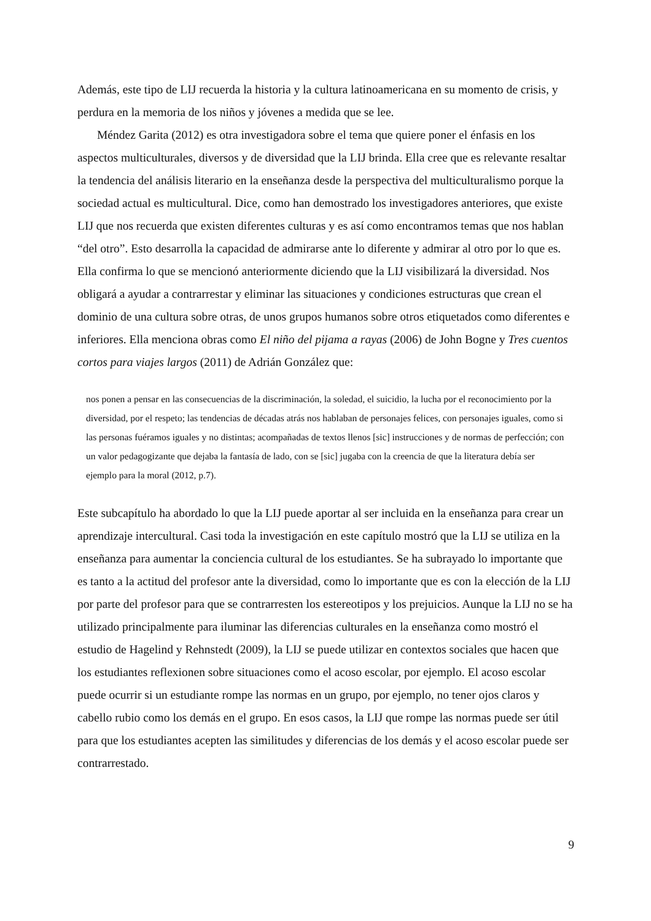Además, este tipo de LIJ recuerda la historia y la cultura latinoamericana en su momento de crisis, y perdura en la memoria de los niños y jóvenes a medida que se lee.
Méndez Garita (2012) es otra investigadora sobre el tema que quiere poner el énfasis en los aspectos multiculturales, diversos y de diversidad que la LIJ brinda. Ella cree que es relevante resaltar la tendencia del análisis literario en la enseñanza desde la perspectiva del multiculturalismo porque la sociedad actual es multicultural. Dice, como han demostrado los investigadores anteriores, que existe LIJ que nos recuerda que existen diferentes culturas y es así como encontramos temas que nos hablan “del otro”. Esto desarrolla la capacidad de admirarse ante lo diferente y admirar al otro por lo que es. Ella confirma lo que se mencionó anteriormente diciendo que la LIJ visibilizará la diversidad. Nos obligará a ayudar a contrarrestar y eliminar las situaciones y condiciones estructuras que crean el dominio de una cultura sobre otras, de unos grupos humanos sobre otros etiquetados como diferentes e inferiores. Ella menciona obras como El niño del pijama a rayas (2006) de John Bogne y Tres cuentos cortos para viajes largos (2011) de Adrián González que:
nos ponen a pensar en las consecuencias de la discriminación, la soledad, el suicidio, la lucha por el reconocimiento por la diversidad, por el respeto; las tendencias de décadas atrás nos hablaban de personajes felices, con personajes iguales, como si las personas fuéramos iguales y no distintas; acompañadas de textos llenos [sic] instrucciones y de normas de perfección; con un valor pedagogizante que dejaba la fantasía de lado, con se [sic] jugaba con la creencia de que la literatura debía ser ejemplo para la moral (2012, p.7).
Este subcapítulo ha abordado lo que la LIJ puede aportar al ser incluida en la enseñanza para crear un aprendizaje intercultural. Casi toda la investigación en este capítulo mostró que la LIJ se utiliza en la enseñanza para aumentar la conciencia cultural de los estudiantes. Se ha subrayado lo importante que es tanto a la actitud del profesor ante la diversidad, como lo importante que es con la elección de la LIJ por parte del profesor para que se contrarresten los estereotipos y los prejuicios. Aunque la LIJ no se ha utilizado principalmente para iluminar las diferencias culturales en la enseñanza como mostró el estudio de Hagelind y Rehnstedt (2009), la LIJ se puede utilizar en contextos sociales que hacen que los estudiantes reflexionen sobre situaciones como el acoso escolar, por ejemplo. El acoso escolar puede ocurrir si un estudiante rompe las normas en un grupo, por ejemplo, no tener ojos claros y cabello rubio como los demás en el grupo. En esos casos, la LIJ que rompe las normas puede ser útil para que los estudiantes acepten las similitudes y diferencias de los demás y el acoso escolar puede ser contrarrestado.
9